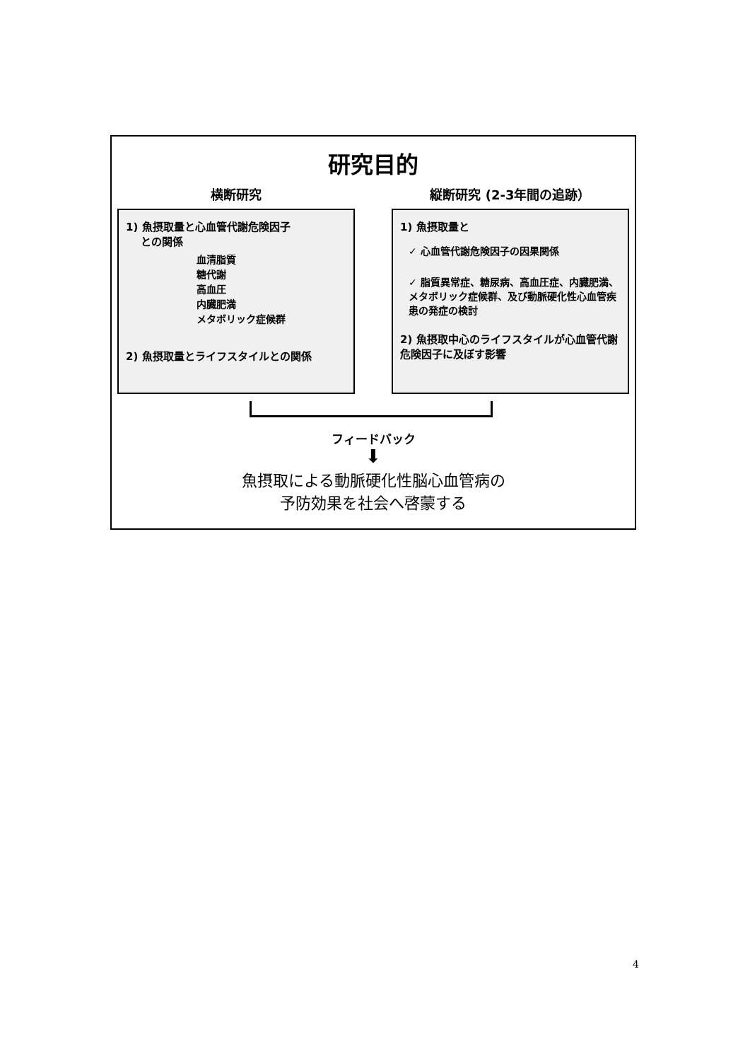研究目的
横断研究
1) 魚摂取量と心血管代謝危険因子
との関係
血清脂質
糖代謝
高血圧
内臓肥満
メタボリック症候群
2) 魚摂取量とライフスタイルとの関係
縦断研究 (2-3年間の追跡）
1) 魚摂取量と
✓ 心血管代謝危険因子の因果関係
✓ 脂質異常症、糖尿病、高血圧症、内臓肥満、メタボリック症候群、及び動脈硬化性心血管疾患の発症の検討
2) 魚摂取中心のライフスタイルが心血管代謝危険因子に及ぼす影響
フィードバック
⬇
魚摂取による動脈硬化性脳心血管病の
予防効果を社会へ啓蒙する
4